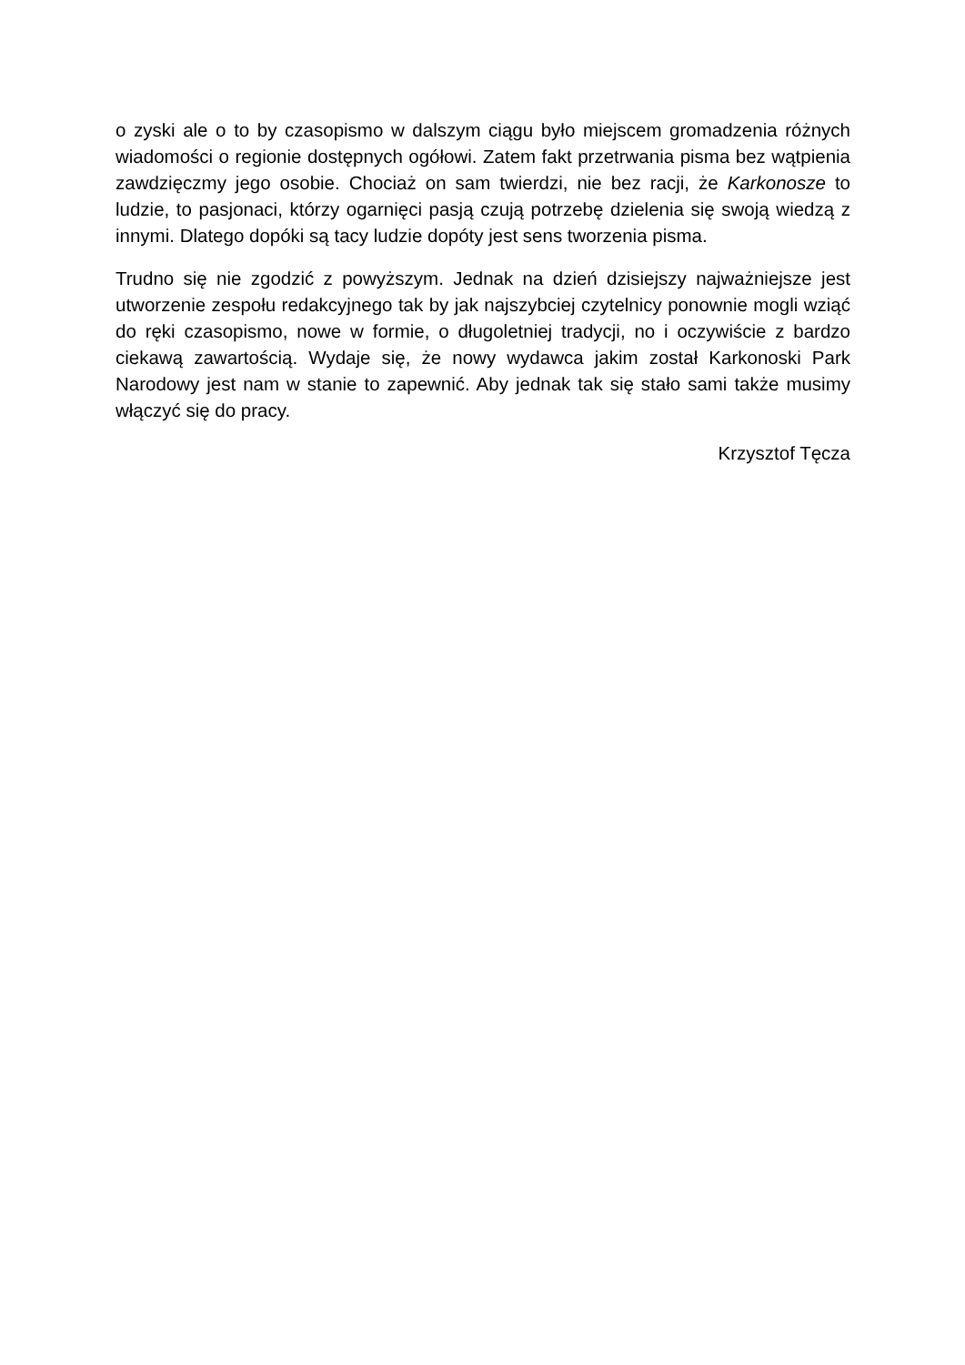o zyski ale o to by czasopismo w dalszym ciągu było miejscem gromadzenia różnych wiadomości o regionie dostępnych ogółowi. Zatem fakt przetrwania pisma bez wątpienia zawdzięczmy jego osobie. Chociaż on sam twierdzi, nie bez racji, że Karkonosze to ludzie, to pasjonaci, którzy ogarnięci pasją czują potrzebę dzielenia się swoją wiedzą z innymi. Dlatego dopóki są tacy ludzie dopóty jest sens tworzenia pisma.
Trudno się nie zgodzić z powyższym. Jednak na dzień dzisiejszy najważniejsze jest utworzenie zespołu redakcyjnego tak by jak najszybciej czytelnicy ponownie mogli wziąć do ręki czasopismo, nowe w formie, o długoletniej tradycji, no i oczywiście z bardzo ciekawą zawartością. Wydaje się, że nowy wydawca jakim został Karkonoski Park Narodowy jest nam w stanie to zapewnić. Aby jednak tak się stało sami także musimy włączyć się do pracy.
Krzysztof Tęcza